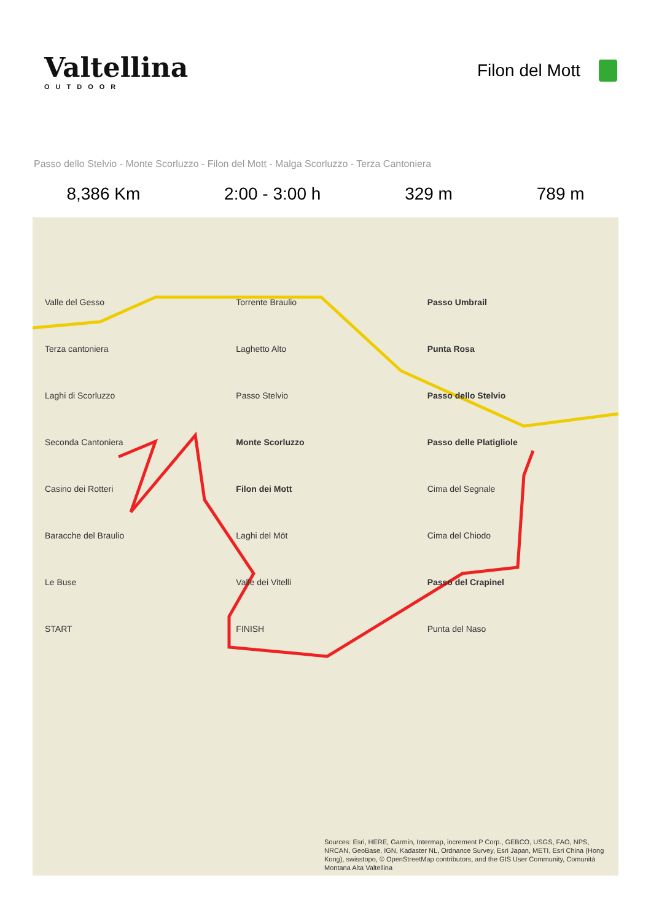Valtellina
OUTDOOR
Filon del Mott
Passo dello Stelvio - Monte Scorluzzo - Filon del Mott - Malga Scorluzzo - Terza Cantoniera
8,386 Km 2:00 - 3:00 h 329 m 789 m
Valle del Gesso Torrente Braulio Passo Umbrail Terza cantoniera Laghetto Alto Punta Rosa Laghi di Scorluzzo Passo Stelvio Passo dello Stelvio Seconda Cantoniera Monte Scorluzzo Passo delle Platigliole Casino dei Rotteri Filon dei Mott Cima del Segnale Baracche del Braulio Laghi del Möt Cima del Chiodo Le Buse Valle dei Vitelli Passo del Crapinel START FINISH Punta del Naso
Sources: Esri, HERE, Garmin, Intermap, increment P Corp., GEBCO, USGS, FAO, NPS, NRCAN, GeoBase, IGN, Kadaster NL, Ordnance Survey, Esri Japan, METI, Esri China (Hong Kong), swisstopo, © OpenStreetMap contributors, and the GIS User Community, Comunità Montana Alta Valtellina